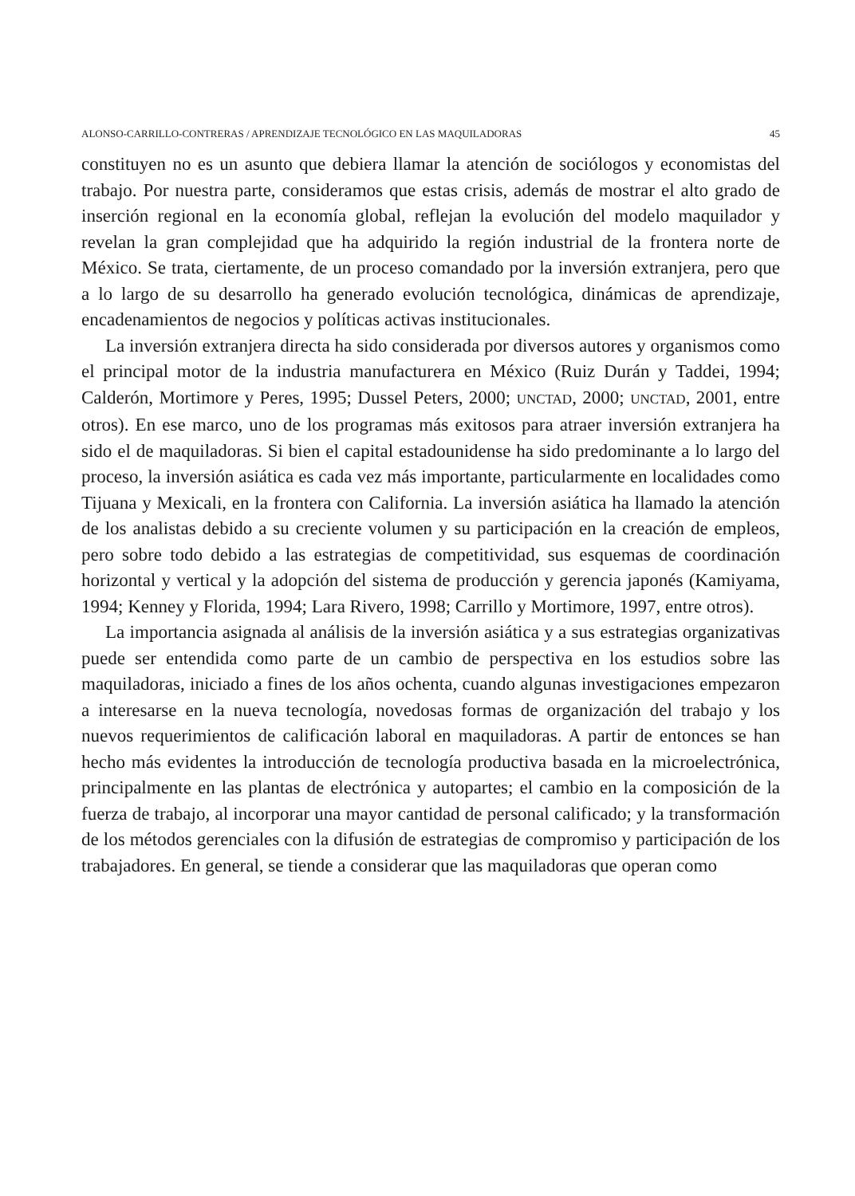ALONSO-CARRILLO-CONTRERAS / APRENDIZAJE TECNOLÓGICO EN LAS MAQUILADORAS 45
constituyen no es un asunto que debiera llamar la atención de sociólogos y economistas del trabajo. Por nuestra parte, consideramos que estas crisis, además de mostrar el alto grado de inserción regional en la economía global, reflejan la evolución del modelo maquilador y revelan la gran complejidad que ha adquirido la región industrial de la frontera norte de México. Se trata, ciertamente, de un proceso comandado por la inversión extranjera, pero que a lo largo de su desarrollo ha generado evolución tecnológica, dinámicas de aprendizaje, encadenamientos de negocios y políticas activas institucionales.
La inversión extranjera directa ha sido considerada por diversos autores y organismos como el principal motor de la industria manufacturera en México (Ruiz Durán y Taddei, 1994; Calderón, Mortimore y Peres, 1995; Dussel Peters, 2000; UNCTAD, 2000; UNCTAD, 2001, entre otros). En ese marco, uno de los programas más exitosos para atraer inversión extranjera ha sido el de maquiladoras. Si bien el capital estadounidense ha sido predominante a lo largo del proceso, la inversión asiática es cada vez más importante, particularmente en localidades como Tijuana y Mexicali, en la frontera con California. La inversión asiática ha llamado la atención de los analistas debido a su creciente volumen y su participación en la creación de empleos, pero sobre todo debido a las estrategias de competitividad, sus esquemas de coordinación horizontal y vertical y la adopción del sistema de producción y gerencia japonés (Kamiyama, 1994; Kenney y Florida, 1994; Lara Rivero, 1998; Carrillo y Mortimore, 1997, entre otros).
La importancia asignada al análisis de la inversión asiática y a sus estrategias organizativas puede ser entendida como parte de un cambio de perspectiva en los estudios sobre las maquiladoras, iniciado a fines de los años ochenta, cuando algunas investigaciones empezaron a interesarse en la nueva tecnología, novedosas formas de organización del trabajo y los nuevos requerimientos de calificación laboral en maquiladoras. A partir de entonces se han hecho más evidentes la introducción de tecnología productiva basada en la microelectrónica, principalmente en las plantas de electrónica y autopartes; el cambio en la composición de la fuerza de trabajo, al incorporar una mayor cantidad de personal calificado; y la transformación de los métodos gerenciales con la difusión de estrategias de compromiso y participación de los trabajadores. En general, se tiende a considerar que las maquiladoras que operan como